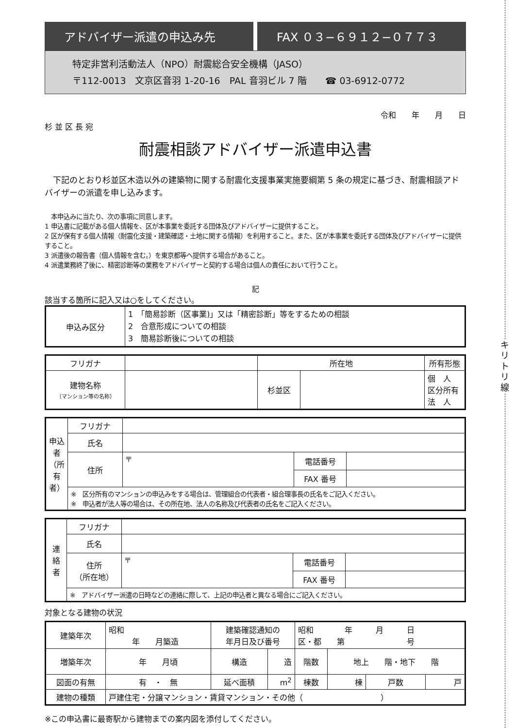キリトリ線
アドバイザー派遣の申込み先 FAX ０３−６９１２−０７７３
特定非営利活動法人（NPO）耐震総合安全機構（JASO）
〒112-0013　文京区音羽 1-20-16　PAL 音羽ビル 7 階　　☎ 03-6912-0772
令和　　年　　月　　日
杉 並 区 長 宛
耐震相談アドバイザー派遣申込書
　下記のとおり杉並区木造以外の建築物に関する耐震化支援事業実施要綱第 5 条の規定に基づき、耐震相談アドバイザーの派遣を申し込みます。
　本申込みに当たり、次の事項に同意します。
1 申込書に記載がある個人情報を、区が本事業を委託する団体及びアドバイザーに提供すること。
2 区が保有する個人情報（耐震化支援・建築確認・土地に関する情報）を利用すること。また、区が本事業を委託する団体及びアドバイザーに提供すること。
3 派遣後の報告書（個人情報を含む。）を東京都等へ提供する場合があること。
4 派遣業務終了後に、精密診断等の業務をアドバイザーと契約する場合は個人の責任において行うこと。
記
該当する箇所に記入又は○をしてください。
| 申込み区分 | 1 「簡易診断（区事業)」又は「精密診断」等をするための相談 2 合意形成についての相談 3 簡易診断後についての相談 |
| フリガナ | | 所在地 | | 所有形態 |
| 建物名称 （マンション等の名称） | | 杉並区 | | 個 人 区分所有 法 人 |
| 申込者（所有者） | フリガナ | | | |
| | 氏名 | | | |
| | 住所 | 〒 | 電話番号 | |
| | | | FAX 番号 | |
| | ※ 区分所有のマンションの申込みをする場合は、管理組合の代表者・組合理事長の氏名をご記入ください。 ※ 申込者が法人等の場合は、その所在地、法人の名称及び代表者の氏名をご記入ください。 | | | |
| 連絡者 | フリガナ | | | |
| | 氏名 | | | |
| | 住所 （所在地） | 〒 | 電話番号 | |
| | | | FAX 番号 | |
| | ※ アドバイザー派遣の日時などの連絡に際して、上記の申込者と異なる場合にご記入ください。 | | | |
対象となる建物の状況
| 建築年次 | 昭和 年 月築造 | 建築確認通知の 年月日及び番号 | | 昭和 年 月 日 区・都 第 号 | | | |
| 増築年次 | 年 月頃 | 構造 | 造 | 階数 | 地上 階・地下 階 | | |
| 図面の有無 | 有 ・ 無 | 延べ面積 | m<sup>2</sup> | 棟数 | 棟 | 戸数 | 戸 |
| 建物の種類 | 戸建住宅・分譲マンション・賃貸マンション・その他（ ） | | | | | | |
※この申込書に最寄駅から建物までの案内図を添付してください。